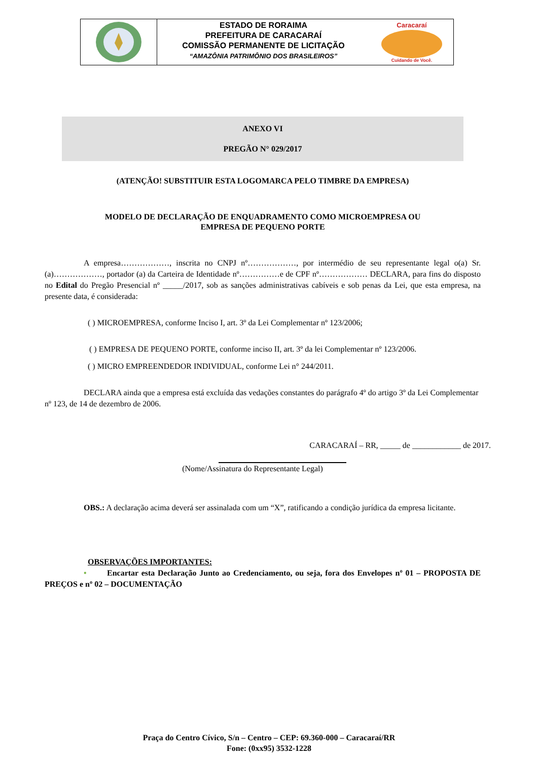ESTADO DE RORAIMA
PREFEITURA DE CARACARAÍ
COMISSÃO PERMANENTE DE LICITAÇÃO
“AMAZÔNIA PATRIMÔNIO DOS BRASILEIROS”
Caracaraí
Cuidando de Você.
ANEXO VI
PREGÃO N° 029/2017
(ATENÇÃO! SUBSTITUIR ESTA LOGOMARCA PELO TIMBRE DA EMPRESA)
MODELO DE DECLARAÇÃO DE ENQUADRAMENTO COMO MICROEMPRESA OU
EMPRESA DE PEQUENO PORTE
A empresa………………, inscrita no CNPJ nº………………, por intermédio de seu representante legal o(a) Sr.(a)………………, portador (a) da Carteira de Identidade nº……………e de CPF nº……………… DECLARA, para fins do disposto no Edital do Pregão Presencial nº _____/2017, sob as sanções administrativas cabíveis e sob penas da Lei, que esta empresa, na presente data, é considerada:
( ) MICROEMPRESA, conforme Inciso I, art. 3º da Lei Complementar nº 123/2006;
( ) EMPRESA DE PEQUENO PORTE, conforme inciso II, art. 3º da lei Complementar nº 123/2006.
( ) MICRO EMPREENDEDOR INDIVIDUAL, conforme Lei n° 244/2011.
DECLARA ainda que a empresa está excluída das vedações constantes do parágrafo 4º do artigo 3º da Lei Complementar nº 123, de 14 de dezembro de 2006.
CARACARAÍ – RR, _____ de ____________ de 2017.
(Nome/Assinatura do Representante Legal)
OBS.: A declaração acima deverá ser assinalada com um “X”, ratificando a condição jurídica da empresa licitante.
OBSERVAÇÕES IMPORTANTES:
• Encartar esta Declaração Junto ao Credenciamento, ou seja, fora dos Envelopes nº 01 – PROPOSTA DE PREÇOS e nº 02 – DOCUMENTAÇÃO
Praça do Centro Cívico, S/n – Centro – CEP: 69.360-000 – Caracaraí/RR
Fone: (0xx95) 3532-1228